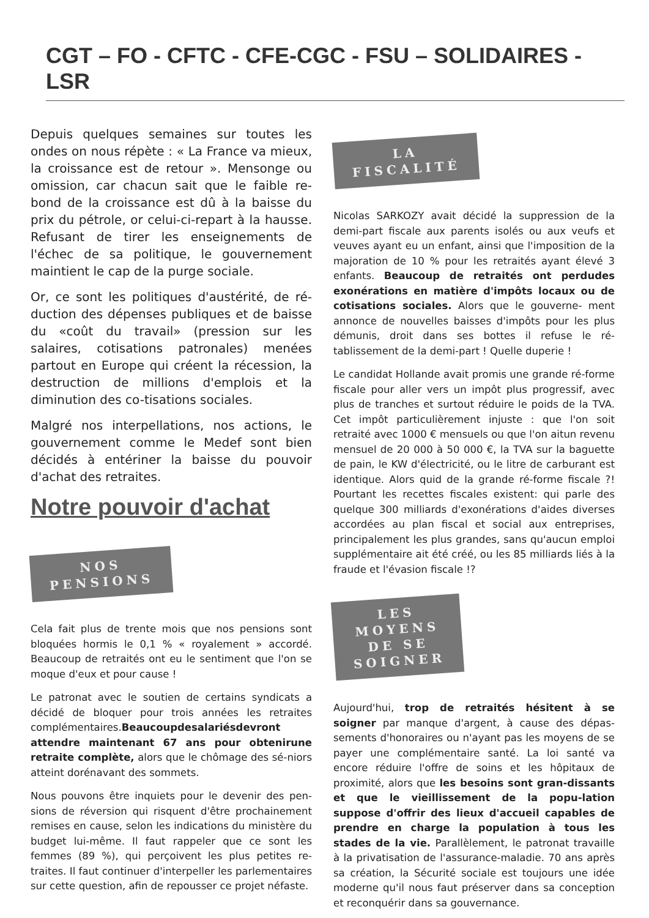CGT – FO - CFTC - CFE-CGC - FSU – SOLIDAIRES - LSR
Depuis quelques semaines sur toutes les ondes on nous répète : « La France va mieux, la croissance est de retour ». Mensonge ou omission, car chacun sait que le faible re-bond de la croissance est dû à la baisse du prix du pétrole, or celui-ci-repart à la hausse. Refusant de tirer les enseignements de l'échec de sa politique, le gouvernement maintient le cap de la purge sociale.
Or, ce sont les politiques d'austérité, de ré-duction des dépenses publiques et de baisse du «coût du travail» (pression sur les salaires, cotisations patronales) menées partout en Europe qui créent la récession, la destruction de millions d'emplois et la diminution des co-tisations sociales.
Malgré nos interpellations, nos actions, le gouvernement comme le Medef sont bien décidés à entériner la baisse du pouvoir d'achat des retraites.
Notre pouvoir d'achat
NOS
PENSIONS
Cela fait plus de trente mois que nos pensions sont bloquées hormis le 0,1 % « royalement » accordé. Beaucoup de retraités ont eu le sentiment que l'on se moque d'eux et pour cause !
Le patronat avec le soutien de certains syndicats a décidé de bloquer pour trois années les retraites complémentaires.Beaucoupdesalariésdevront attendre maintenant 67 ans pour obtenirune retraite complète, alors que le chômage des sé-niors atteint dorénavant des sommets.
Nous pouvons être inquiets pour le devenir des pen-sions de réversion qui risquent d'être prochainement remises en cause, selon les indications du ministère du budget lui-même. Il faut rappeler que ce sont les femmes (89 %), qui perçoivent les plus petites re-traites. Il faut continuer d'interpeller les parlementaires sur cette question, afin de repousser ce projet néfaste.
LA
FISCALITÉ
Nicolas SARKOZY avait décidé la suppression de la demi-part fiscale aux parents isolés ou aux veufs et veuves ayant eu un enfant, ainsi que l'imposition de la majoration de 10 % pour les retraités ayant élevé 3 enfants. Beaucoup de retraités ont perdudes exonérations en matière d'impôts locaux ou de cotisations sociales. Alors que le gouverne- ment annonce de nouvelles baisses d'impôts pour les plus démunis, droit dans ses bottes il refuse le ré-tablissement de la demi-part ! Quelle duperie !
Le candidat Hollande avait promis une grande ré-forme fiscale pour aller vers un impôt plus progressif, avec plus de tranches et surtout réduire le poids de la TVA. Cet impôt particulièrement injuste : que l'on soit retraité avec 1000 € mensuels ou que l'on aitun revenu mensuel de 20 000 à 50 000 €, la TVA sur la baguette de pain, le KW d'électricité, ou le litre de carburant est identique. Alors quid de la grande ré-forme fiscale ?! Pourtant les recettes fiscales existent: qui parle des quelque 300 milliards d'exonérations d'aides diverses accordées au plan fiscal et social aux entreprises, principalement les plus grandes, sans qu'aucun emploi supplémentaire ait été créé, ou les 85 milliards liés à la fraude et l'évasion fiscale !?
LES
MOYENS
DE SE
SOIGNER
Aujourd'hui, trop de retraités hésitent à se soigner par manque d'argent, à cause des dépas-sements d'honoraires ou n'ayant pas les moyens de se payer une complémentaire santé. La loi santé va encore réduire l'offre de soins et les hôpitaux de proximité, alors que les besoins sont gran-dissants et que le vieillissement de la popu-lation suppose d'offrir des lieux d'accueil capables de prendre en charge la population à tous les stades de la vie. Parallèlement, le patronat travaille à la privatisation de l'assurance-maladie. 70 ans après sa création, la Sécurité sociale est toujours une idée moderne qu'il nous faut préserver dans sa conception et reconquérir dans sa gouvernance.